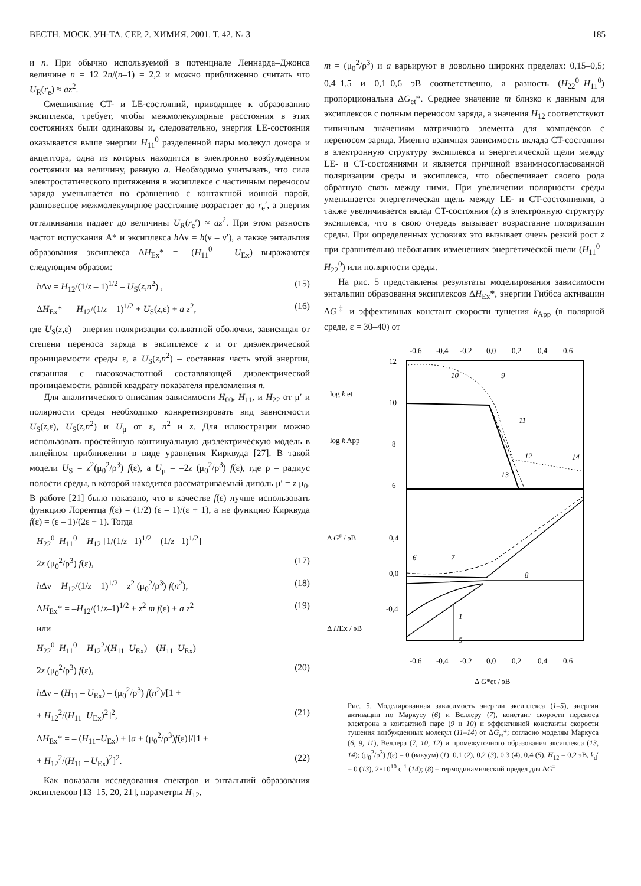ВЕСТН. МОСК. УН-ТА. СЕР. 2. ХИМИЯ. 2001. Т. 42. № 3 185
и n. При обычно используемой в потенциале Леннарда–Джонса величине n = 12 2n/(n–1) = 2,2 и можно приближенно считать что U<sub>R</sub>(r<sub>e</sub>) ≈ az<sup>2</sup>.
Смешивание CT- и LE-состояний, приводящее к образованию эксиплекса, требует, чтобы межмолекулярные расстояния в этих состояниях были одинаковы и, следовательно, энергия LE-состояния оказывается выше энергии H<sub>11</sub><sup>0</sup> разделенной пары молекул донора и акцептора, одна из которых находится в электронно возбужденном состоянии на величину, равную a. Необходимо учитывать, что сила электростатического притяжения в эксиплексе с частичным переносом заряда уменьшается по сравнению с контактной ионной парой, равновесное межмолекулярное расстояние возрастает до r<sub>e</sub>′, а энергия отталкивания падает до величины U<sub>R</sub>(r<sub>e</sub>′) ≈ az<sup>2</sup>. При этом разность частот испускания A* и эксиплекса h Δν = h(ν – ν′), а также энтальпия образования эксиплекса ΔH<sub>Ex</sub>* = –(H<sub>11</sub><sup>0</sup> – U<sub>Ex</sub>) выражаются следующим образом:
h Δν = H<sub>12</sub>/(1/z – 1)<sup>1/2</sup> – U<sub>S</sub>(z,n<sup>2</sup>) , (15)
ΔH<sub>Ex</sub>* = –H<sub>12</sub>/(1/z – 1)<sup>1/2</sup> + U<sub>S</sub>(z,ε) + a z<sup>2</sup>, (16)
где U<sub>S</sub>(z,ε) – энергия поляризации сольватной оболочки, зависящая от степени переноса заряда в эксиплексе z и от диэлектрической проницаемости среды ε, а U<sub>S</sub>(z,n<sup>2</sup>) – составная часть этой энергии, связанная с высокочастотной составляющей диэлектрической проницаемости, равной квадрату показателя преломления n.
Для аналитического описания зависимости H<sub>00</sub>, H<sub>11</sub>, и H<sub>22</sub> от μ′ и полярности среды необходимо конкретизировать вид зависимости U<sub>S</sub>(z,ε), U<sub>S</sub>(z,n<sup>2</sup>) и U<sub>μ</sub> от ε, n<sup>2</sup> и z. Для иллюстрации можно использовать простейшую континуальную диэлектрическую модель в линейном приближении в виде уравнения Кирквуда [27]. В такой модели U<sub>S</sub> = z<sup>2</sup>(μ<sub>0</sub><sup>2</sup>/ρ<sup>3</sup>) f(ε), а U<sub>μ</sub> = –2z (μ<sub>0</sub><sup>2</sup>/ρ<sup>3</sup>) f(ε), где ρ – радиус полости среды, в которой находится рассматриваемый диполь μ′ = z μ<sub>0</sub>. В работе [21] было показано, что в качестве f(ε) лучше использовать функцию Лорентца f(ε) = (1/2) (ε – 1)/(ε + 1), а не функцию Кирквуда f(ε) = (ε – 1)/(2ε + 1). Тогда
H<sub>22</sub><sup>0</sup>–H<sub>11</sub><sup>0</sup> = H<sub>12</sub> [1/(1/z –1)<sup>1/2</sup> – (1/z –1)<sup>1/2</sup>] –
2z (μ<sub>0</sub><sup>2</sup>/ρ<sup>3</sup>) f(ε), (17)
h Δν = H<sub>12</sub>/(1/z – 1)<sup>1/2</sup> – z<sup>2</sup> (μ<sub>0</sub><sup>2</sup>/ρ<sup>3</sup>) f(n<sup>2</sup>), (18)
ΔH<sub>Ex</sub>* = –H<sub>12</sub>/(1/z–1)<sup>1/2</sup> + z<sup>2</sup> m f(ε) + a z<sup>2</sup> (19)
или
H<sub>22</sub><sup>0</sup>–H<sub>11</sub><sup>0</sup> = H<sub>12</sub><sup>2</sup>/(H<sub>11</sub>–U<sub>Ex</sub>) – (H<sub>11</sub>–U<sub>Ex</sub>) –
2z (μ<sub>0</sub><sup>2</sup>/ρ<sup>3</sup>) f(ε), (20)
h Δν = (H<sub>11</sub> – U<sub>Ex</sub>) – (μ<sub>0</sub><sup>2</sup>/ρ<sup>3</sup>) f(n<sup>2</sup>)/[1 +
+ H<sub>12</sub><sup>2</sup>/(H<sub>11</sub>–U<sub>Ex</sub>)<sup>2</sup>]<sup>2</sup>, (21)
ΔH<sub>Ex</sub>* = – (H<sub>11</sub>–U<sub>Ex</sub>) + [a + (μ<sub>0</sub><sup>2</sup>/ρ<sup>3</sup>)f(ε)]/[1 +
+ H<sub>12</sub><sup>2</sup>/(H<sub>11</sub> – U<sub>Ex</sub>)<sup>2</sup>]<sup>2</sup>. (22)
Как показали исследования спектров и энтальпий образования эксиплексов [13–15, 20, 21], параметры H<sub>12</sub>,
m = (μ<sub>0</sub><sup>2</sup>/ρ<sup>3</sup>) и a варьируют в довольно широких пределах: 0,15–0,5; 0,4–1,5 и 0,1–0,6 эВ соответственно, а разность (H<sub>22</sub><sup>0</sup>–H<sub>11</sub><sup>0</sup>) пропорциональна ΔG<sub>et</sub>*. Среднее значение m близко к данным для эксиплексов с полным переносом заряда, а значения H<sub>12</sub> соответствуют типичным значениям матричного элемента для комплексов с переносом заряда. Именно взаимная зависимость вклада CT-состояния в электронную структуру эксиплекса и энергетической щели между LE- и CT-состояниями и является причиной взаимносогласованной поляризации среды и эксиплекса, что обеспечивает своего рода обратную связь между ними. При увеличении полярности среды уменьшается энергетическая щель между LE- и CT-состояниями, а также увеличивается вклад CT-состояния (z) в электронную структуру эксиплекса, что в свою очередь вызывает возрастание поляризации среды. При определенных условиях это вызывает очень резкий рост z при сравнительно небольших изменениях энергетической щели (H<sub>11</sub><sup>0</sup>–H<sub>22</sub><sup>0</sup>) или полярности среды.
На рис. 5 представлены результаты моделирования зависимости энтальпии образования эксиплексов ΔH<sub>Ex</sub>*, энергии Гиббса активации ΔG<sup>‡</sup> и эффективных констант скорости тушения k<sub>App</sub> (в полярной среде, ε = 30–40) от
-0,6
-0,4
-0,2
0,0
0,2
0,4
0,6
12
10
8
6
0,4
0,0
-0,4
log k et
log k App
Δ G# / эВ
Δ HEx / эВ
10
9
11
12
14
13
6
7
8
1
5
-0,6
-0,4
-0,2
0,0
0,2
0,4
0,6
Δ G*et / эВ
Рис. 5. Моделированная зависимость энергии эксиплекса (1–5), энергии активации по Маркусу (6) и Веллеру (7), констант скорости переноса электрона в контактной паре (9 и 10) и эффективной константы скорости тушения возбужденных молекул (11–14) от ΔG<sub>et</sub>*; согласно моделям Маркуса (6, 9, 11), Веллера (7, 10, 12) и промежуточного образования эксиплекса (13, 14); (μ<sub>0</sub><sup>2</sup>/ρ<sup>3</sup>) f(ε) = 0 (вакуум) (1), 0,1 (2), 0,2 (3), 0,3 (4), 0,4 (5), H<sub>12</sub> = 0,2 эВ, k<sub>d</sub>′ = 0 (13), 2×10<sup>10</sup> с<sup>-1</sup> (14); (8) – термодинамический предел для ΔG<sup>‡</sup>